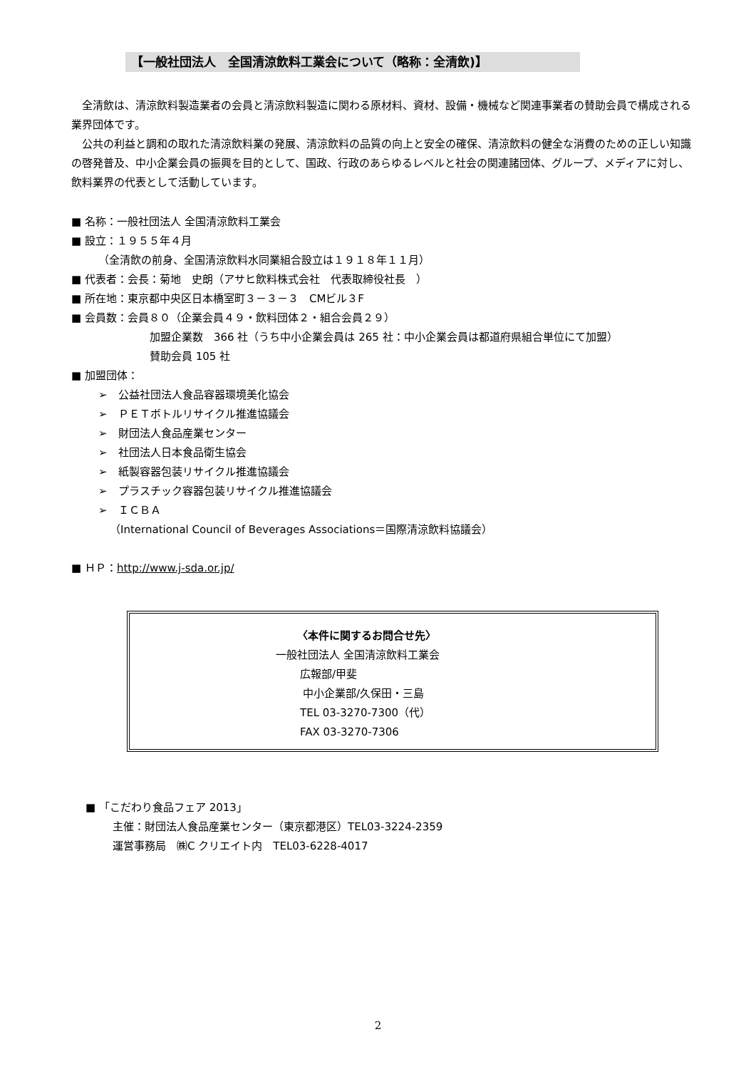【一般社団法人　全国清涼飲料工業会について（略称：全清飲)】
　全清飲は、清涼飲料製造業者の会員と清涼飲料製造に関わる原材料、資材、設備・機械など関連事業者の賛助会員で構成される業界団体です。
　公共の利益と調和の取れた清涼飲料業の発展、清涼飲料の品質の向上と安全の確保、清涼飲料の健全な消費のための正しい知識の啓発普及、中小企業会員の振興を目的として、国政、行政のあらゆるレベルと社会の関連諸団体、グループ、メディアに対し、飲料業界の代表として活動しています。
■ 名称：一般社団法人 全国清涼飲料工業会
■ 設立：１９５５年４月
（全清飲の前身、全国清涼飲料水同業組合設立は１９１８年１１月）
■ 代表者：会長：菊地　史朗（アサヒ飲料株式会社　代表取締役社長　）
■ 所在地：東京都中央区日本橋室町３－３－３　CMビル３F
■ 会員数：会員８０（企業会員４９・飲料団体２・組合会員２９）
加盟企業数　366 社（うち中小企業会員は 265 社：中小企業会員は都道府県組合単位にて加盟）
賛助会員 105 社
■ 加盟団体：
➢　公益社団法人食品容器環境美化協会
➢　ＰＥＴボトルリサイクル推進協議会
➢　財団法人食品産業センター
➢　社団法人日本食品衛生協会
➢　紙製容器包装リサイクル推進協議会
➢　プラスチック容器包装リサイクル推進協議会
➢　ＩＣＢＡ
（International Council of Beverages Associations＝国際清涼飲料協議会）
■ ＨＰ：http://www.j-sda.or.jp/
〈本件に関するお問合せ先〉
一般社団法人 全国清涼飲料工業会
広報部/甲斐
中小企業部/久保田・三島
TEL 03-3270-7300（代）
FAX 03-3270-7306
■ 「こだわり食品フェア 2013」
主催：財団法人食品産業センター（東京都港区）TEL03-3224-2359
運営事務局　㈱C クリエイト内　TEL03-6228-4017
2